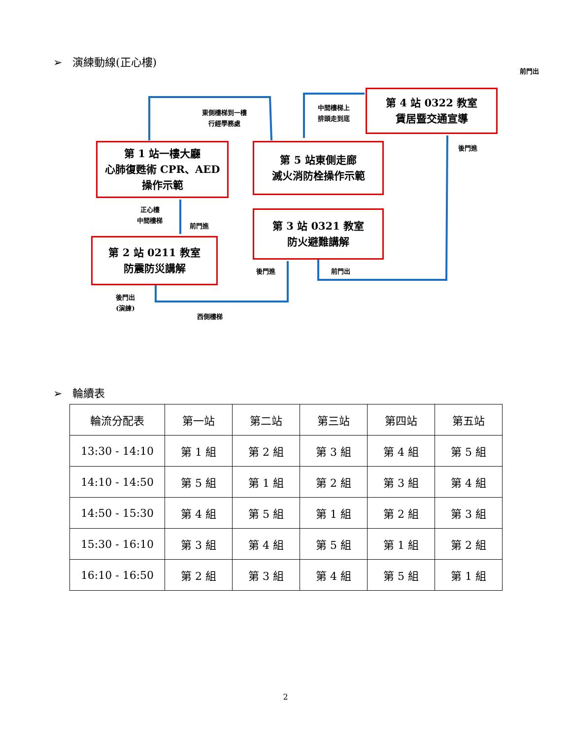➢ 演練動線(正心樓)
前門出
東側樓梯到一樓
行經學務處
中間樓梯上
排頭走到底
後門進
正心樓
中間樓梯
前門進
後門進 前門出
後門出
(演練)
西側樓梯
第 4 站 0322 教室
賃居暨交通宣導
第 1 站一樓大廳
心肺復甦術 CPR、AED
操作示範
第 5 站東側走廊
滅火消防栓操作示範
第 3 站 0321 教室
防火避難講解
第 2 站 0211 教室
防震防災講解
➢ 輪續表
| 輪流分配表 | 第一站 | 第二站 | 第三站 | 第四站 | 第五站 |
| 13:30 - 14:10 | 第 1 組 | 第 2 組 | 第 3 組 | 第 4 組 | 第 5 組 |
| 14:10 - 14:50 | 第 5 組 | 第 1 組 | 第 2 組 | 第 3 組 | 第 4 組 |
| 14:50 - 15:30 | 第 4 組 | 第 5 組 | 第 1 組 | 第 2 組 | 第 3 組 |
| 15:30 - 16:10 | 第 3 組 | 第 4 組 | 第 5 組 | 第 1 組 | 第 2 組 |
| 16:10 - 16:50 | 第 2 組 | 第 3 組 | 第 4 組 | 第 5 組 | 第 1 組 |
2